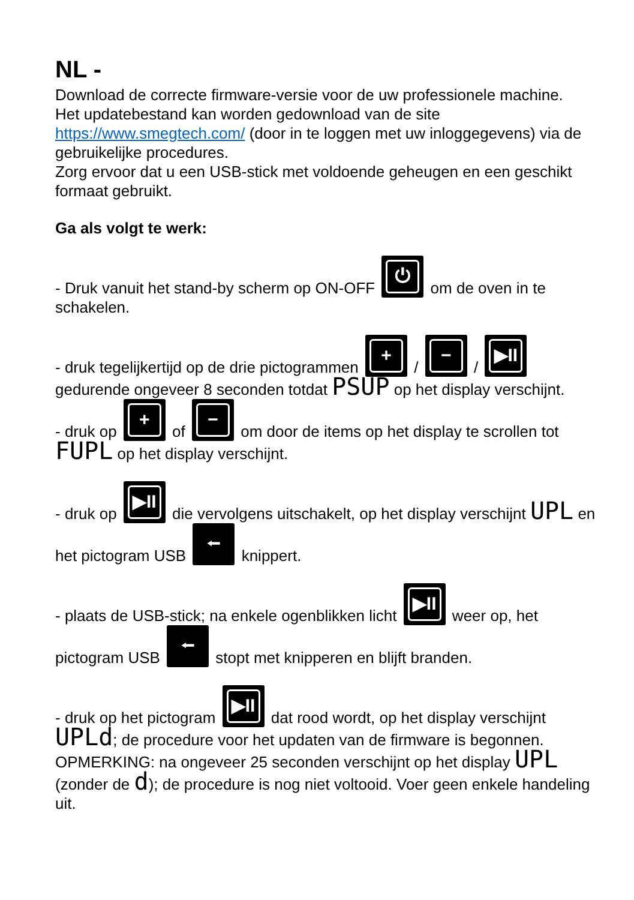NL -
Download de correcte firmware-versie voor de uw professionele machine.
Het updatebestand kan worden gedownload van de site https://www.smegtech.com/ (door in te loggen met uw inloggegevens) via de gebruikelijke procedures.
Zorg ervoor dat u een USB-stick met voldoende geheugen en een geschikt formaat gebruikt.
Ga als volgt te werk:
- Druk vanuit het stand-by scherm op ON-OFF ⏻ om de oven in te schakelen.
- druk tegelijkertijd op de drie pictogrammen + / − / ▶II
gedurende ongeveer 8 seconden totdat PSUP op het display verschijnt.
- druk op + of − om door de items op het display te scrollen tot FUPL op het display verschijnt.
- druk op ▶II die vervolgens uitschakelt, op het display verschijnt UPL en het pictogram USB ⭠ knippert.
- plaats de USB-stick; na enkele ogenblikken licht ▶II weer op, het pictogram USB ⭠ stopt met knipperen en blijft branden.
- druk op het pictogram ▶II dat rood wordt, op het display verschijnt UPLd; de procedure voor het updaten van de firmware is begonnen.
OPMERKING: na ongeveer 25 seconden verschijnt op het display UPL (zonder de d); de procedure is nog niet voltooid. Voer geen enkele handeling uit.